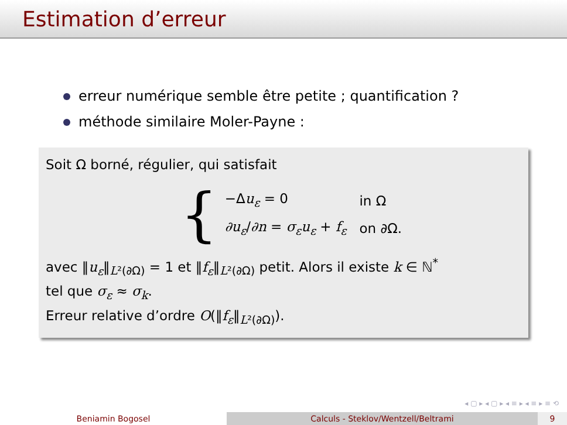Estimation d’erreur
erreur numérique semble être petite ; quantification ?
méthode similaire Moler-Payne :
Soit Ω borné, régulier, qui satisfait
{
| −Δ u<sub>ε</sub> = 0 | in Ω |
| ∂u<sub>ε</sub> / ∂n = σ<sub>ε</sub>u<sub>ε</sub> + f<sub>ε</sub> | on ∂Ω. |
avec ‖u<sub>ε</sub>‖<sub>L²(∂Ω)</sub> = 1 et ‖f<sub>ε</sub>‖<sub>L²(∂Ω)</sub> petit. Alors il existe k ∈ ℕ<sup>*</sup>
tel que σ<sub>ε</sub> ≈ σ<sub>k</sub>.
Erreur relative d’ordre O(‖f<sub>ε</sub>‖<sub>L²(∂Ω)</sub>).
◂ ▢ ▸ ◂ ▢ ▸ ◂ ≡ ▸ ◂ ≡ ▸ ≡ ⟲
Beniamin Bogosel Calculs - Steklov/Wentzell/Beltrami 9